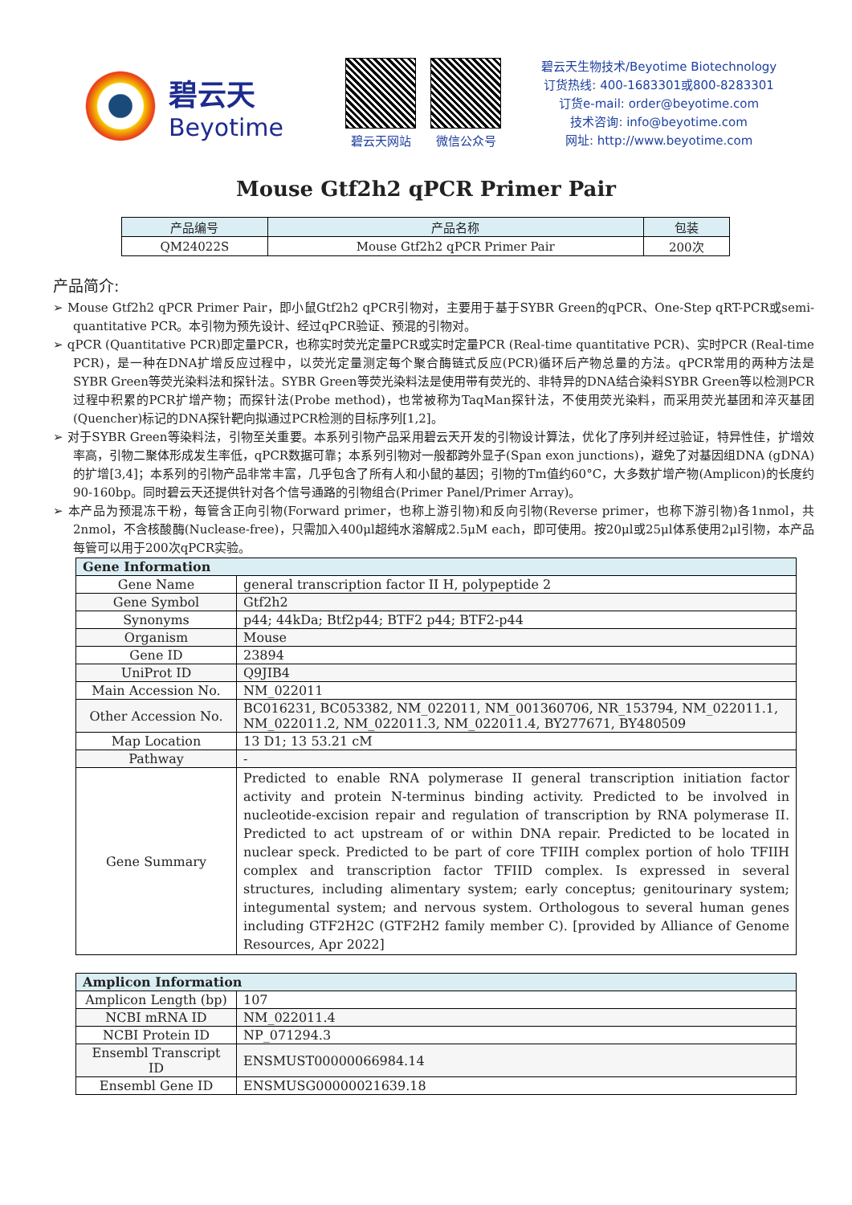碧云天
Beyotime
碧云天网站 微信公众号
碧云天生物技术/Beyotime Biotechnology
订货热线: 400-1683301或800-8283301
订货e-mail: order@beyotime.com
技术咨询: info@beyotime.com
网址: http://www.beyotime.com
Mouse Gtf2h2 qPCR Primer Pair
| 产品编号 | 产品名称 | 包装 |
| --- | --- | --- |
| QM24022S | Mouse Gtf2h2 qPCR Primer Pair | 200次 |
产品简介:
➢ Mouse Gtf2h2 qPCR Primer Pair，即小鼠Gtf2h2 qPCR引物对，主要用于基于SYBR Green的qPCR、One-Step qRT-PCR或semi-quantitative PCR。本引物为预先设计、经过qPCR验证、预混的引物对。
➢ qPCR (Quantitative PCR)即定量PCR，也称实时荧光定量PCR或实时定量PCR (Real-time quantitative PCR)、实时PCR (Real-time PCR)，是一种在DNA扩增反应过程中，以荧光定量测定每个聚合酶链式反应(PCR)循环后产物总量的方法。qPCR常用的两种方法是SYBR Green等荧光染料法和探针法。SYBR Green等荧光染料法是使用带有荧光的、非特异的DNA结合染料SYBR Green等以检测PCR过程中积累的PCR扩增产物；而探针法(Probe method)，也常被称为TaqMan探针法，不使用荧光染料，而采用荧光基团和淬灭基团(Quencher)标记的DNA探针靶向拟通过PCR检测的目标序列[1,2]。
➢ 对于SYBR Green等染料法，引物至关重要。本系列引物产品采用碧云天开发的引物设计算法，优化了序列并经过验证，特异性佳，扩增效率高，引物二聚体形成发生率低，qPCR数据可靠；本系列引物对一般都跨外显子(Span exon junctions)，避免了对基因组DNA (gDNA)的扩增[3,4]；本系列的引物产品非常丰富，几乎包含了所有人和小鼠的基因；引物的Tm值约60°C，大多数扩增产物(Amplicon)的长度约90-160bp。同时碧云天还提供针对各个信号通路的引物组合(Primer Panel/Primer Array)。
➢ 本产品为预混冻干粉，每管含正向引物(Forward primer，也称上游引物)和反向引物(Reverse primer，也称下游引物)各1nmol，共2nmol，不含核酸酶(Nuclease-free)，只需加入400μl超纯水溶解成2.5μM each，即可使用。按20μl或25μl体系使用2μl引物，本产品每管可以用于200次qPCR实验。
| Gene Information | |
| --- | --- |
| Gene Name | general transcription factor II H, polypeptide 2 |
| Gene Symbol | Gtf2h2 |
| Synonyms | p44; 44kDa; Btf2p44; BTF2 p44; BTF2-p44 |
| Organism | Mouse |
| Gene ID | 23894 |
| UniProt ID | Q9JIB4 |
| Main Accession No. | NM_022011 |
| Other Accession No. | BC016231, BC053382, NM_022011, NM_001360706, NR_153794, NM_022011.1, NM_022011.2, NM_022011.3, NM_022011.4, BY277671, BY480509 |
| Map Location | 13 D1; 13 53.21 cM |
| Pathway | - |
| Gene Summary | Predicted to enable RNA polymerase II general transcription initiation factor activity and protein N-terminus binding activity. Predicted to be involved in nucleotide-excision repair and regulation of transcription by RNA polymerase II. Predicted to act upstream of or within DNA repair. Predicted to be located in nuclear speck. Predicted to be part of core TFIIH complex portion of holo TFIIH complex and transcription factor TFIID complex. Is expressed in several structures, including alimentary system; early conceptus; genitourinary system; integumental system; and nervous system. Orthologous to several human genes including GTF2H2C (GTF2H2 family member C). [provided by Alliance of Genome Resources, Apr 2022] |
| Amplicon Information | |
| --- | --- |
| Amplicon Length (bp) | 107 |
| NCBI mRNA ID | NM_022011.4 |
| NCBI Protein ID | NP_071294.3 |
| Ensembl Transcript ID | ENSMUST00000066984.14 |
| Ensembl Gene ID | ENSMUSG00000021639.18 |